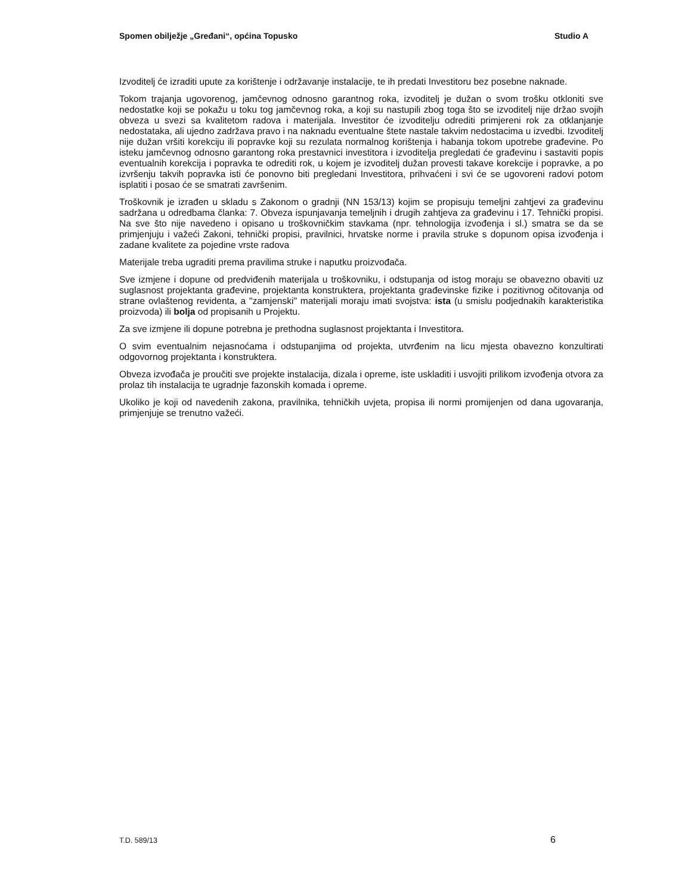Spomen obilježje „Grеđani“, općina Topusko Studio A
Izvoditelj će izraditi upute za korištenje i održavanje instalacije, te ih predati Investitoru bez posebne naknade.
Tokom trajanja ugovorenog, jamčevnog odnosno garantnog roka, izvoditelj je dužan o svom trošku otkloniti sve nedostatke koji se pokažu u toku tog jamčevnog roka, a koji su nastupili zbog toga što se izvoditelj nije držao svojih obveza u svezi sa kvalitetom radova i materijala. Investitor će izvoditelju odrediti primjereni rok za otklanjanje nedostataka, ali ujedno zadržava pravo i na naknadu eventualne štete nastale takvim nedostacima u izvedbi. Izvoditelj nije dužan vršiti korekciju ili popravke koji su rezulata normalnog korištenja i habanja tokom upotrebe građevine. Po isteku jamčevnog odnosno garantong roka prestavnici investitora i izvoditelja pregledati će građevinu i sastaviti popis eventualnih korekcija i popravka te odrediti rok, u kojem je izvoditelj dužan provesti takave korekcije i popravke, a po izvršenju takvih popravka isti će ponovno biti pregledani Investitora, prihvaćeni i svi će se ugovoreni radovi potom isplatiti i posao će se smatrati završenim.
Troškovnik je izrađen u skladu s Zakonom o gradnji (NN 153/13) kojim se propisuju temeljni zahtjevi za građevinu sadržana u odredbama članka: 7. Obveza ispunjavanja temeljnih i drugih zahtjeva za građevinu i 17. Tehnički propisi. Na sve što nije navedeno i opisano u troškovničkim stavkama (npr. tehnologija izvođenja i sl.) smatra se da se primjenjuju i važeći Zakoni, tehnički propisi, pravilnici, hrvatske norme i pravila struke s dopunom opisa izvođenja i zadane kvalitete za pojedine vrste radova
Materijale treba ugraditi prema pravilima struke i naputku proizvođača.
Sve izmjene i dopune od predviđenih materijala u troškovniku, i odstupanja od istog moraju se obavezno obaviti uz suglasnost projektanta građevine, projektanta konstruktera, projektanta građevinske fizike i pozitivnog očitovanja od strane ovlaštenog revidenta, a "zamjenski" materijali moraju imati svojstva: ista (u smislu podjednakih karakteristika proizvoda) ili bolja od propisanih u Projektu.
Za sve izmjene ili dopune potrebna je prethodna suglasnost projektanta i Investitora.
O svim eventualnim nejasnoćama i odstupanjima od projekta, utvrđenim na licu mjesta obavezno konzultirati odgovornog projektanta i konstruktera.
Obveza izvođača je proučiti sve projekte instalacija, dizala i opreme, iste uskladiti i usvojiti prilikom izvođenja otvora za prolaz tih instalacija te ugradnje fazonskih komada i opreme.
Ukoliko je koji od navedenih zakona, pravilnika, tehničkih uvjeta, propisa ili normi promijenjen od dana ugovaranja, primjenjuje se trenutno važeći.
T.D. 589/13 6